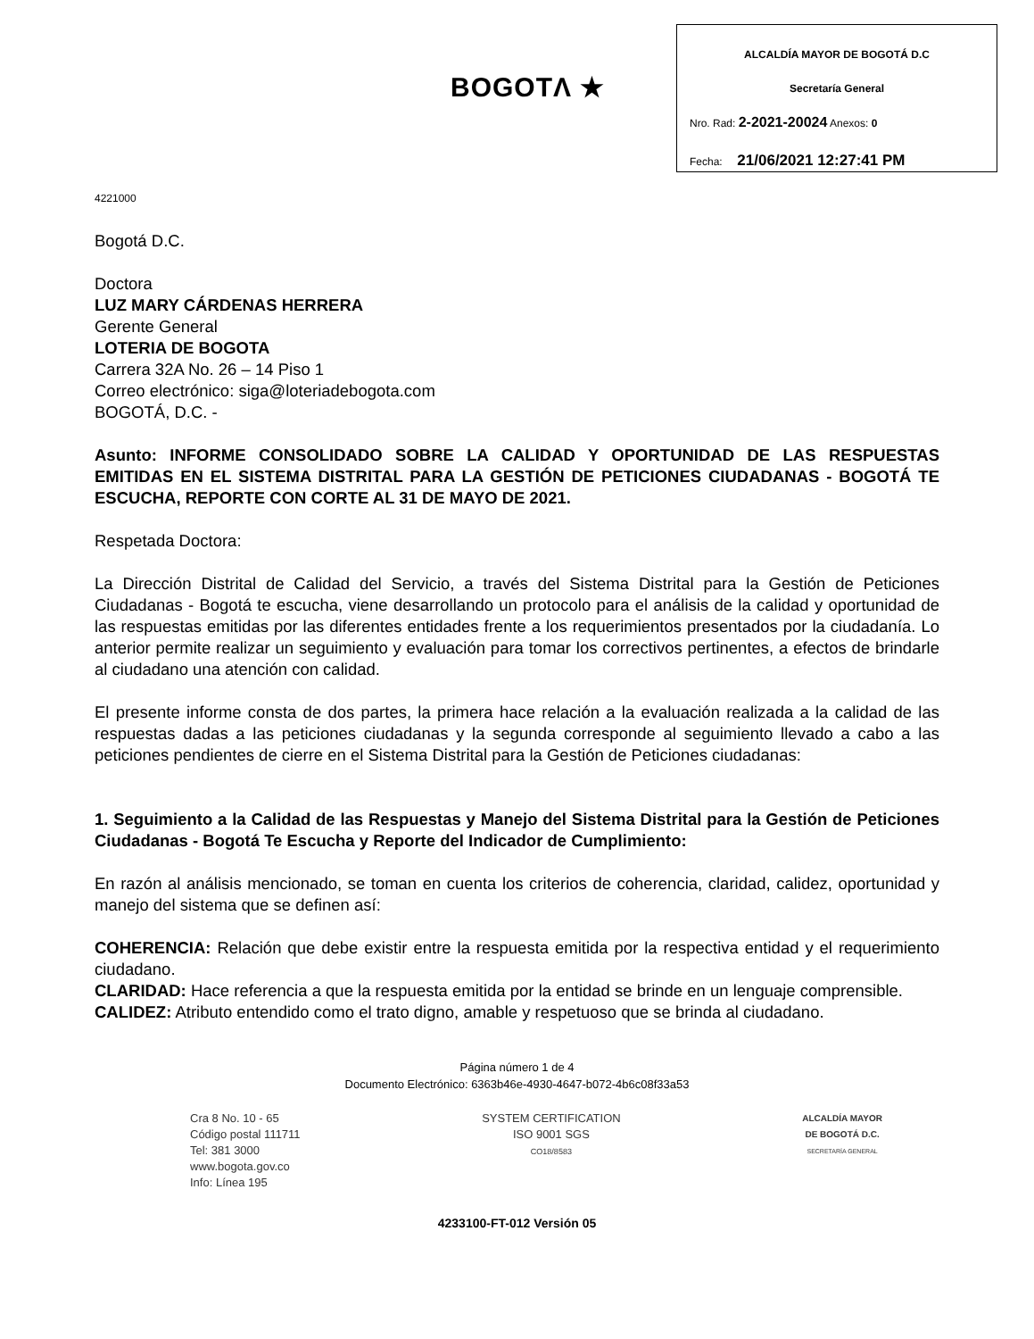BOGOTΛ ★
ALCALDÍA MAYOR DE BOGOTÁ D.C
Secretaría General
Nro. Rad: 2-2021-20024 Anexos: 0
Fecha: 21/06/2021 12:27:41 PM
4221000
Bogotá D.C.
Doctora
LUZ MARY CÁRDENAS HERRERA
Gerente General
LOTERIA DE BOGOTA
Carrera 32A No. 26 – 14 Piso 1
Correo electrónico: siga@loteriadebogota.com
BOGOTÁ, D.C. -
Asunto: INFORME CONSOLIDADO SOBRE LA CALIDAD Y OPORTUNIDAD DE LAS RESPUESTAS EMITIDAS EN EL SISTEMA DISTRITAL PARA LA GESTIÓN DE PETICIONES CIUDADANAS - BOGOTÁ TE ESCUCHA, REPORTE CON CORTE AL 31 DE MAYO DE 2021.
Respetada Doctora:
La Dirección Distrital de Calidad del Servicio, a través del Sistema Distrital para la Gestión de Peticiones Ciudadanas - Bogotá te escucha, viene desarrollando un protocolo para el análisis de la calidad y oportunidad de las respuestas emitidas por las diferentes entidades frente a los requerimientos presentados por la ciudadanía. Lo anterior permite realizar un seguimiento y evaluación para tomar los correctivos pertinentes, a efectos de brindarle al ciudadano una atención con calidad.
El presente informe consta de dos partes, la primera hace relación a la evaluación realizada a la calidad de las respuestas dadas a las peticiones ciudadanas y la segunda corresponde al seguimiento llevado a cabo a las peticiones pendientes de cierre en el Sistema Distrital para la Gestión de Peticiones ciudadanas:
1. Seguimiento a la Calidad de las Respuestas y Manejo del Sistema Distrital para la Gestión de Peticiones Ciudadanas - Bogotá Te Escucha y Reporte del Indicador de Cumplimiento:
En razón al análisis mencionado, se toman en cuenta los criterios de coherencia, claridad, calidez, oportunidad y manejo del sistema que se definen así:
COHERENCIA: Relación que debe existir entre la respuesta emitida por la respectiva entidad y el requerimiento ciudadano.
CLARIDAD: Hace referencia a que la respuesta emitida por la entidad se brinde en un lenguaje comprensible.
CALIDEZ: Atributo entendido como el trato digno, amable y respetuoso que se brinda al ciudadano.
Página número 1 de 4
Documento Electrónico: 6363b46e-4930-4647-b072-4b6c08f33a53
Cra 8 No. 10 - 65
Código postal 111711
Tel: 381 3000
www.bogota.gov.co
Info: Línea 195
SYSTEM CERTIFICATION
ISO 9001 SGS
CO18/8583
ALCALDÍA MAYOR
DE BOGOTÁ D.C.
SECRETARÍA GENERAL
4233100-FT-012 Versión 05